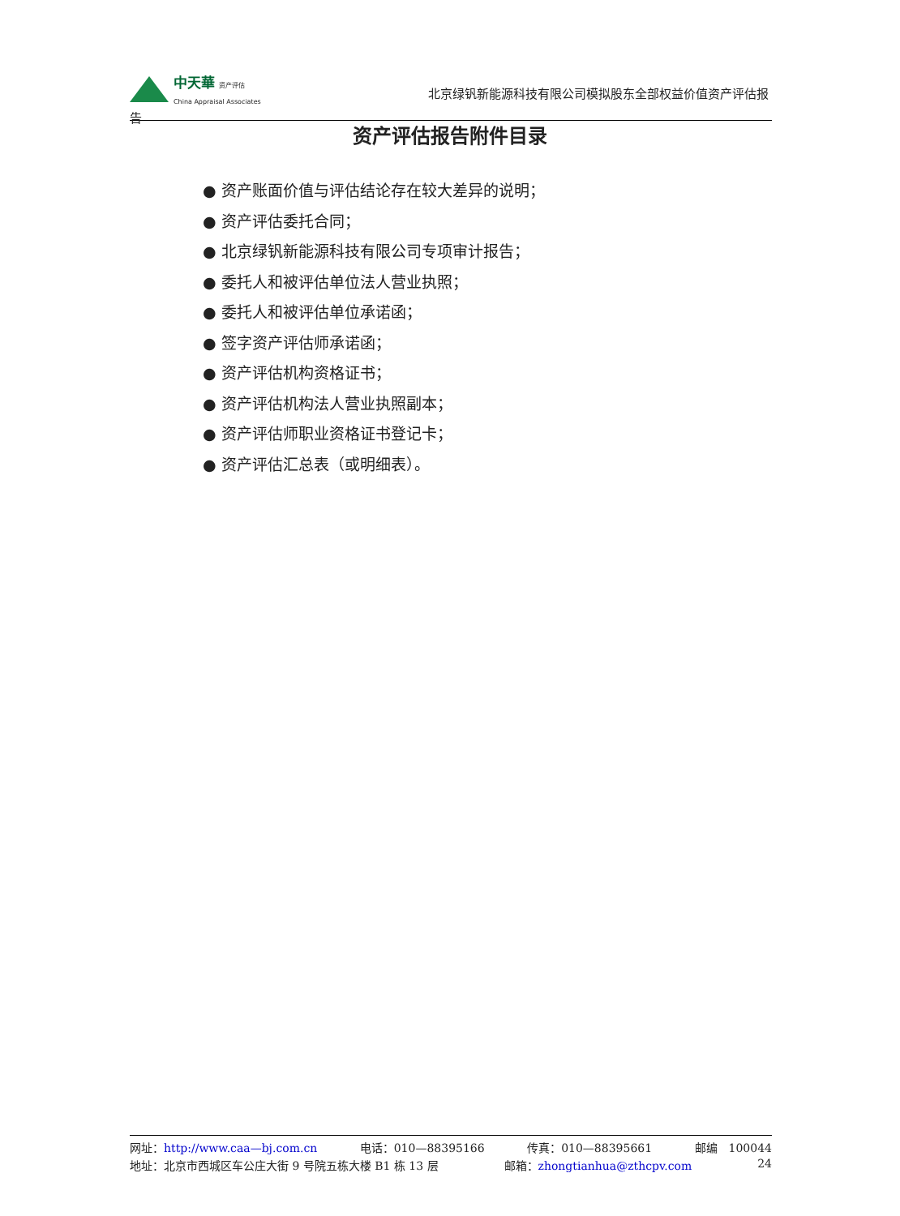中天華 资产评估
China Appraisal Associates
北京绿钒新能源科技有限公司模拟股东全部权益价值资产评估报
告
资产评估报告附件目录
● 资产账面价值与评估结论存在较大差异的说明；
● 资产评估委托合同；
● 北京绿钒新能源科技有限公司专项审计报告；
● 委托人和被评估单位法人营业执照；
● 委托人和被评估单位承诺函；
● 签字资产评估师承诺函；
● 资产评估机构资格证书；
● 资产评估机构法人营业执照副本；
● 资产评估师职业资格证书登记卡；
● 资产评估汇总表（或明细表）。
网址：http://www.caa—bj.com.cn 电话：010—88395166 传真：010—88395661 邮编　100044
地址：北京市西城区车公庄大街 9 号院五栋大楼 B1 栋 13 层 邮箱：zhongtianhua@zthcpv.com 24